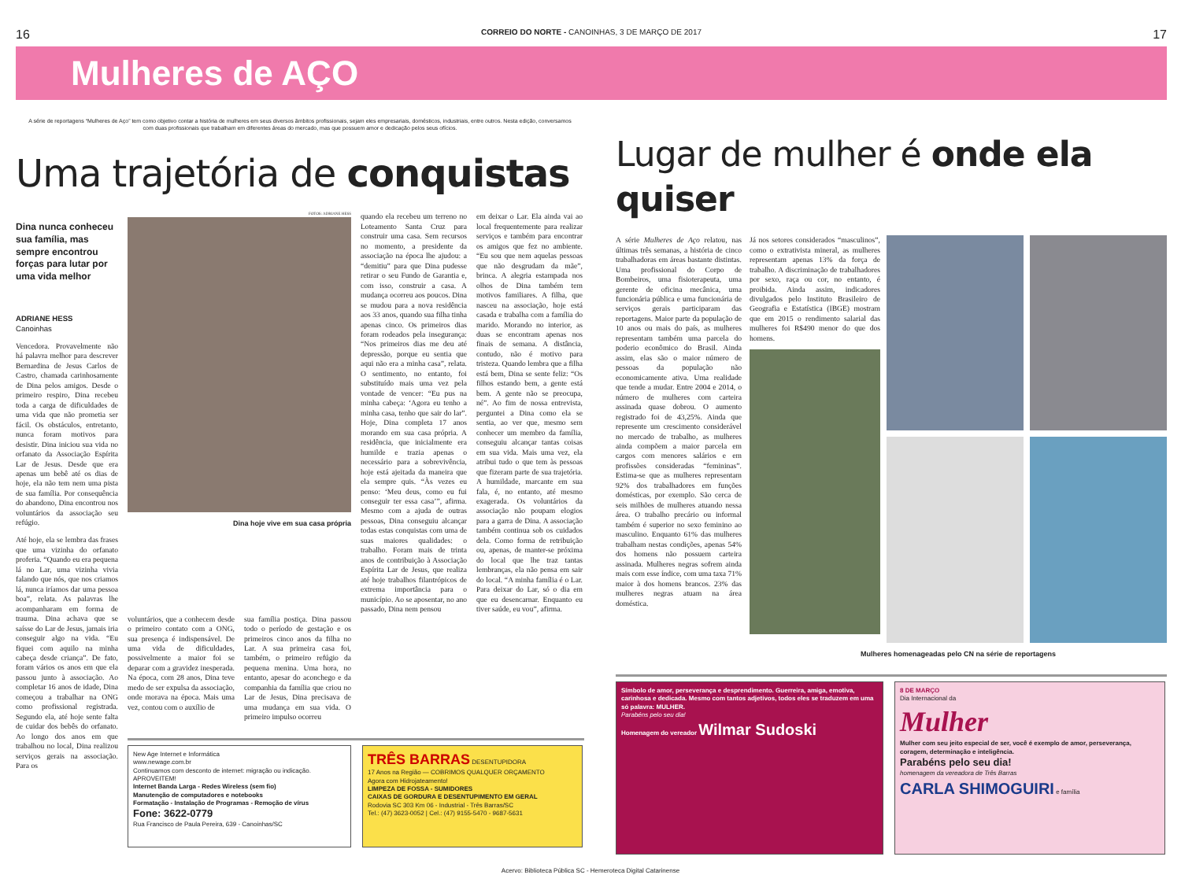16 CORREIO DO NORTE - CANOINHAS, 3 DE MARÇO DE 2017 17
Mulheres de AÇO
A série de reportagens “Mulheres de Aço” tem como objetivo contar a história de mulheres em seus diversos âmbitos profissionais, sejam eles empresariais, domésticos, industriais, entre outros. Nesta edição, conversamos com duas profissionais que trabalham em diferentes áreas do mercado, mas que possuem amor e dedicação pelos seus ofícios.
Uma trajetória de conquistas
Dina nunca conheceu sua família, mas sempre encontrou forças para lutar por uma vida melhor
ADRIANE HESS
Canoinhas
Vencedora. Provavelmente não há palavra melhor para descrever Bernardina de Jesus Carlos de Castro, chamada carinhosamente de Dina pelos amigos. Desde o primeiro respiro, Dina recebeu toda a carga de dificuldades de uma vida que não prometia ser fácil. Os obstáculos, entretanto, nunca foram motivos para desistir. Dina iniciou sua vida no orfanato da Associação Espírita Lar de Jesus. Desde que era apenas um bebê até os dias de hoje, ela não tem nem uma pista de sua família. Por consequência do abandono, Dina encontrou nos voluntários da associação seu refúgio.
Até hoje, ela se lembra das frases que uma vizinha do orfanato proferia. “Quando eu era pequena lá no Lar, uma vizinha vivia falando que nós, que nos criamos lá, nunca iríamos dar uma pessoa boa”, relata. As palavras lhe acompanharam em forma de trauma. Dina achava que se saísse do Lar de Jesus, jamais iria conseguir algo na vida. “Eu fiquei com aquilo na minha cabeça desde criança”. De fato, foram vários os anos em que ela passou junto à associação. Ao completar 16 anos de idade, Dina começou a trabalhar na ONG como profissional registrada. Segundo ela, até hoje sente falta de cuidar dos bebês do orfanato. Ao longo dos anos em que trabalhou no local, Dina realizou serviços gerais na associação. Para os
FOTOS: ADRIANE HESS
Dina hoje vive em sua casa própria
quando ela recebeu um terreno no Loteamento Santa Cruz para construir uma casa. Sem recursos no momento, a presidente da associação na época lhe ajudou: a “demitiu” para que Dina pudesse retirar o seu Fundo de Garantia e, com isso, construir a casa. A mudança ocorreu aos poucos. Dina se mudou para a nova residência aos 33 anos, quando sua filha tinha apenas cinco. Os primeiros dias foram rodeados pela insegurança: “Nos primeiros dias me deu até depressão, porque eu sentia que aqui não era a minha casa”, relata. O sentimento, no entanto, foi substituído mais uma vez pela vontade de vencer: “Eu pus na minha cabeça: ‘Agora eu tenho a minha casa, tenho que sair do lar”. Hoje, Dina completa 17 anos morando em sua casa própria. A residência, que inicialmente era humilde e trazia apenas o necessário para a sobrevivência, hoje está ajeitada da maneira que ela sempre quis. “Às vezes eu penso: ‘Meu deus, como eu fui conseguir ter essa casa’”, afirma. Mesmo com a ajuda de outras pessoas, Dina conseguiu alcançar todas estas conquistas com uma de suas maiores qualidades: o trabalho. Foram mais de trinta anos de contribuição à Associação Espírita Lar de Jesus, que realiza até hoje trabalhos filantrópicos de extrema importância para o município. Ao se aposentar, no ano passado, Dina nem pensou
em deixar o Lar. Ela ainda vai ao local frequentemente para realizar serviços e também para encontrar os amigos que fez no ambiente. “Eu sou que nem aquelas pessoas que não desgrudam da mãe”, brinca. A alegria estampada nos olhos de Dina também tem motivos familiares. A filha, que nasceu na associação, hoje está casada e trabalha com a família do marido. Morando no interior, as duas se encontram apenas nos finais de semana. A distância, contudo, não é motivo para tristeza. Quando lembra que a filha está bem, Dina se sente feliz: “Os filhos estando bem, a gente está bem. A gente não se preocupa, né”. Ao fim de nossa entrevista, perguntei a Dina como ela se sentia, ao ver que, mesmo sem conhecer um membro da família, conseguiu alcançar tantas coisas em sua vida. Mais uma vez, ela atribui tudo o que tem às pessoas que fizeram parte de sua trajetória. A humildade, marcante em sua fala, é, no entanto, até mesmo exagerada. Os voluntários da associação não poupam elogios para a garra de Dina. A associação também continua sob os cuidados dela. Como forma de retribuição ou, apenas, de manter-se próxima do local que lhe traz tantas lembranças, ela não pensa em sair do local. “A minha família é o Lar. Para deixar do Lar, só o dia em que eu desencarnar. Enquanto eu tiver saúde, eu vou”, afirma.
voluntários, que a conhecem desde o primeiro contato com a ONG, sua presença é indispensável. De uma vida de dificuldades, possivelmente a maior foi se deparar com a gravidez inesperada. Na época, com 28 anos, Dina teve medo de ser expulsa da associação, onde morava na época. Mais uma vez, contou com o auxílio de
sua família postiça. Dina passou todo o período de gestação e os primeiros cinco anos da filha no Lar. A sua primeira casa foi, também, o primeiro refúgio da pequena menina. Uma hora, no entanto, apesar do aconchego e da companhia da família que criou no Lar de Jesus, Dina precisava de uma mudança em sua vida. O primeiro impulso ocorreu
New Age Internet e Informática
www.newage.com.br
Continuamos com desconto de internet: migração ou indicação. APROVEITEM!
Internet Banda Larga - Redes Wireless (sem fio)
Manutenção de computadores e notebooks
Formatação - Instalação de Programas - Remoção de vírus
Fone: 3622-0779
Rua Francisco de Paula Pereira, 639 - Canoinhas/SC
TRÊS BARRAS DESENTUPIDORA
17 Anos na Região — COBRIMOS QUALQUER ORÇAMENTO
Agora com Hidrojateamento!
LIMPEZA DE FOSSA - SUMIDORES
CAIXAS DE GORDURA E DESENTUPIMENTO EM GERAL
Rodovia SC 303 Km 06 - Industrial - Três Barras/SC
Tel.: (47) 3623-0052 | Cel.: (47) 9155-5470 - 9687-5631
Lugar de mulher é onde ela quiser
A série Mulheres de Aço relatou, nas últimas três semanas, a história de cinco trabalhadoras em áreas bastante distintas. Uma profissional do Corpo de Bombeiros, uma fisioterapeuta, uma gerente de oficina mecânica, uma funcionária pública e uma funcionária de serviços gerais participaram das reportagens. Maior parte da população de 10 anos ou mais do país, as mulheres representam também uma parcela do poderio econômico do Brasil. Ainda assim, elas são o maior número de pessoas da população não economicamente ativa. Uma realidade que tende a mudar. Entre 2004 e 2014, o número de mulheres com carteira assinada quase dobrou. O aumento registrado foi de 43,25%. Ainda que represente um crescimento considerável no mercado de trabalho, as mulheres ainda compõem a maior parcela em cargos com menores salários e em profissões consideradas “femininas”. Estima-se que as mulheres representam 92% dos trabalhadores em funções domésticas, por exemplo. São cerca de seis milhões de mulheres atuando nessa área. O trabalho precário ou informal também é superior no sexo feminino ao masculino. Enquanto 61% das mulheres trabalham nestas condições, apenas 54% dos homens não possuem carteira assinada. Mulheres negras sofrem ainda mais com esse índice, com uma taxa 71% maior à dos homens brancos. 23% das mulheres negras atuam na área doméstica.
Já nos setores considerados “masculinos”, como o extrativista mineral, as mulheres representam apenas 13% da força de trabalho. A discriminação de trabalhadores por sexo, raça ou cor, no entanto, é proibida. Ainda assim, indicadores divulgados pelo Instituto Brasileiro de Geografia e Estatística (IBGE) mostram que em 2015 o rendimento salarial das mulheres foi R$490 menor do que dos homens.
Mulheres homenageadas pelo CN na série de reportagens
Símbolo de amor, perseverança e desprendimento. Guerreira, amiga, emotiva, carinhosa e dedicada. Mesmo com tantos adjetivos, todos eles se traduzem em uma só palavra: MULHER.
Parabéns pelo seu dia!
Homenagem do vereador Wilmar Sudoski
8 DE MARÇO
Dia Internacional da
Mulher
Mulher com seu jeito especial de ser, você é exemplo de amor, perseverança, coragem, determinação e inteligência.
Parabéns pelo seu dia!
homenagem da vereadora de Três Barras
CARLA SHIMOGUIRI e família
Acervo: Biblioteca Pública SC - Hemeroteca Digital Catarinense